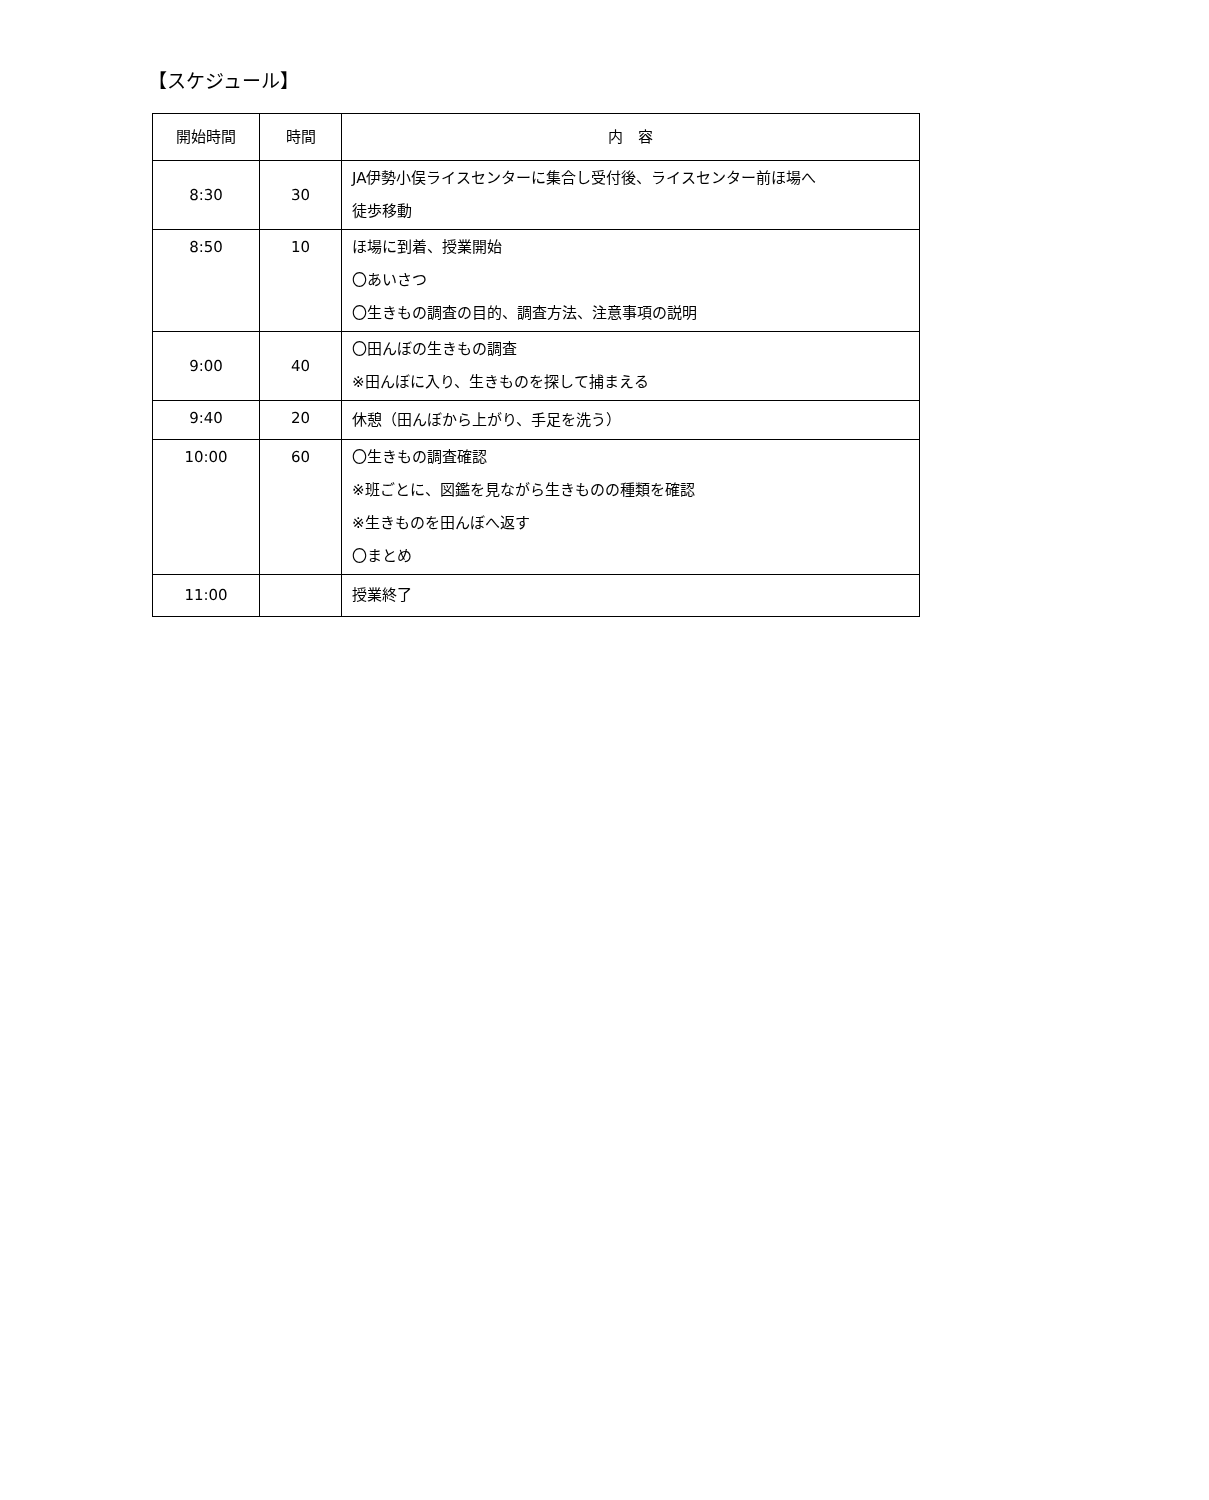【スケジュール】
| 開始時間 | 時間 | 内 容 |
| --- | --- | --- |
| 8:30 | 30 | JA伊勢小俣ライスセンターに集合し受付後、ライスセンター前ほ場へ 徒歩移動 |
| 8:50 | 10 | ほ場に到着、授業開始 〇あいさつ 〇生きもの調査の目的、調査方法、注意事項の説明 |
| 9:00 | 40 | 〇田んぼの生きもの調査 ※田んぼに入り、生きものを探して捕まえる |
| 9:40 | 20 | 休憩（田んぼから上がり、手足を洗う） |
| 10:00 | 60 | 〇生きもの調査確認 ※班ごとに、図鑑を見ながら生きものの種類を確認 ※生きものを田んぼへ返す 〇まとめ |
| 11:00 | | 授業終了 |